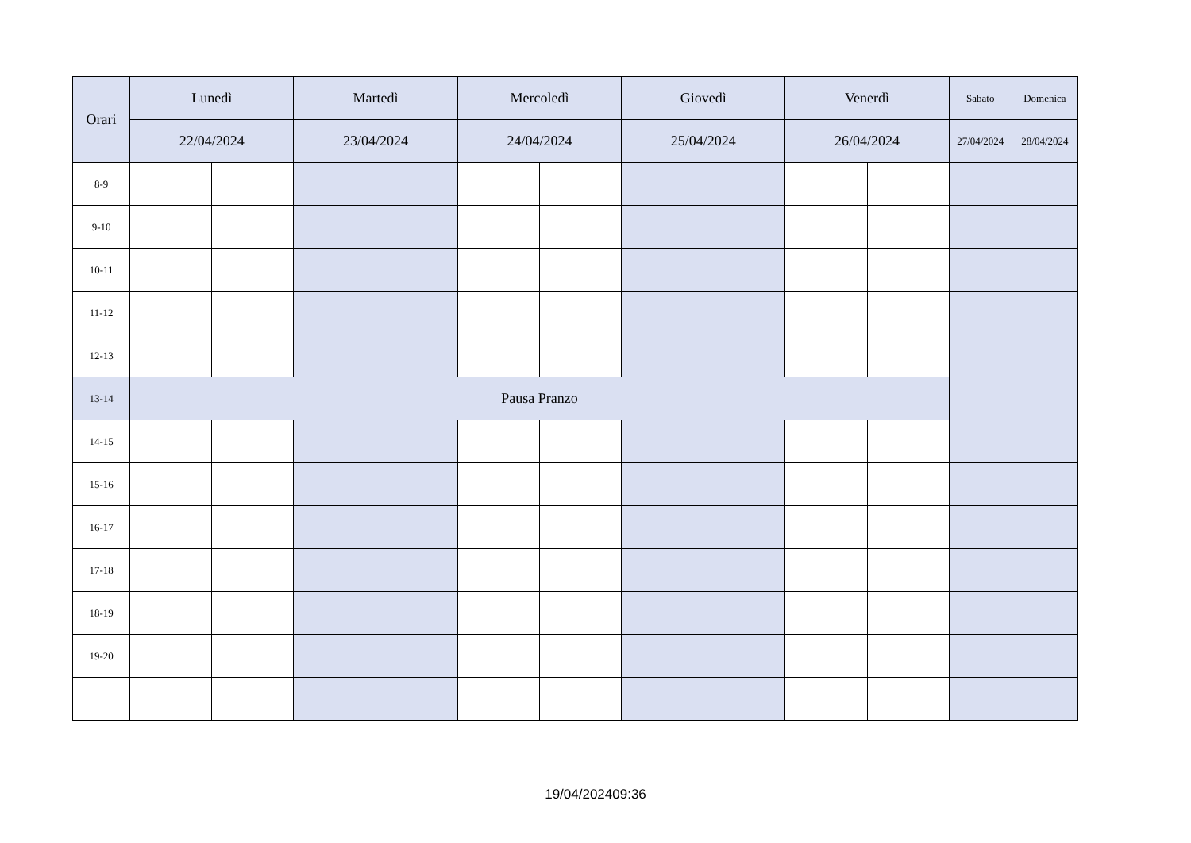| Orari | Lunedì | | Martedì | | Mercoledì | | Giovedì | | Venerdì | | Sabato | Domenica |
| --- | --- | --- | --- | --- | --- | --- | --- | --- | --- | --- | --- | --- |
| | 22/04/2024 | | 23/04/2024 | | 24/04/2024 | | 25/04/2024 | | 26/04/2024 | | 27/04/2024 | 28/04/2024 |
| 8-9 | | | | | | | | | | | | |
| 9-10 | | | | | | | | | | | | |
| 10-11 | | | | | | | | | | | | |
| 11-12 | | | | | | | | | | | | |
| 12-13 | | | | | | | | | | | | |
| 13-14 | Pausa Pranzo | | | | | | | | | | | |
| 14-15 | | | | | | | | | | | | |
| 15-16 | | | | | | | | | | | | |
| 16-17 | | | | | | | | | | | | |
| 17-18 | | | | | | | | | | | | |
| 18-19 | | | | | | | | | | | | |
| 19-20 | | | | | | | | | | | | |
19/04/202409:36